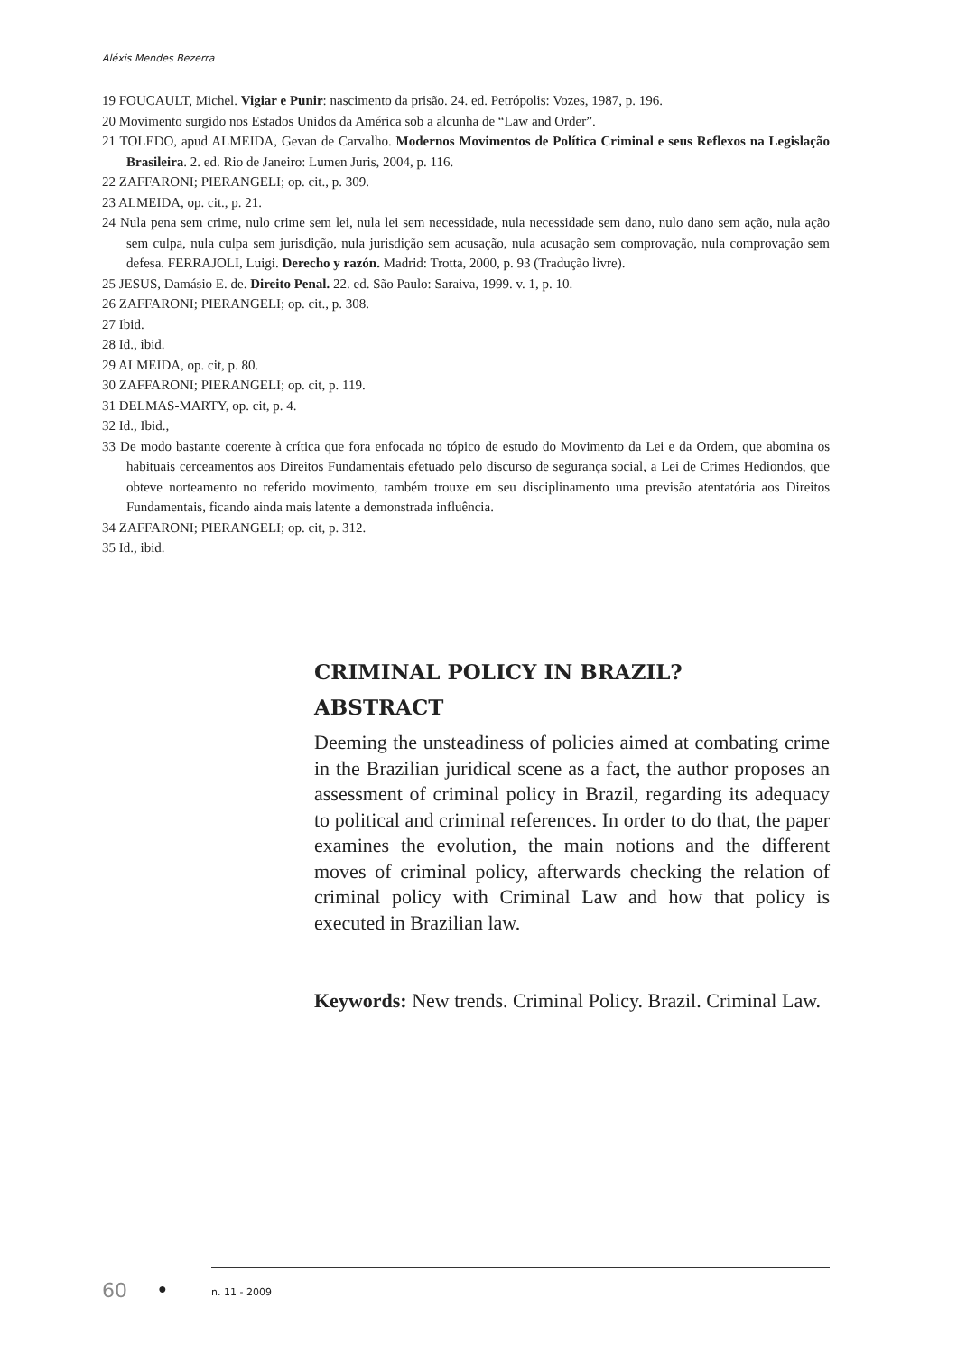Aléxis Mendes Bezerra
19 FOUCAULT, Michel. Vigiar e Punir: nascimento da prisão. 24. ed. Petrópolis: Vozes, 1987, p. 196.
20 Movimento surgido nos Estados Unidos da América sob a alcunha de “Law and Order”.
21 TOLEDO, apud ALMEIDA, Gevan de Carvalho. Modernos Movimentos de Política Criminal e seus Reflexos na Legislação Brasileira. 2. ed. Rio de Janeiro: Lumen Juris, 2004, p. 116.
22 ZAFFARONI; PIERANGELI; op. cit., p. 309.
23 ALMEIDA, op. cit., p. 21.
24 Nula pena sem crime, nulo crime sem lei, nula lei sem necessidade, nula necessidade sem dano, nulo dano sem ação, nula ação sem culpa, nula culpa sem jurisdição, nula jurisdição sem acusação, nula acusação sem comprovação, nula comprovação sem defesa. FERRAJOLI, Luigi. Derecho y razón. Madrid: Trotta, 2000, p. 93 (Tradução livre).
25 JESUS, Damásio E. de. Direito Penal. 22. ed. São Paulo: Saraiva, 1999. v. 1, p. 10.
26 ZAFFARONI; PIERANGELI; op. cit., p. 308.
27 Ibid.
28 Id., ibid.
29 ALMEIDA, op. cit, p. 80.
30 ZAFFARONI; PIERANGELI; op. cit, p. 119.
31 DELMAS-MARTY, op. cit, p. 4.
32 Id., Ibid.,
33 De modo bastante coerente à crítica que fora enfocada no tópico de estudo do Movimento da Lei e da Ordem, que abomina os habituais cerceamentos aos Direitos Fundamentais efetuado pelo discurso de segurança social, a Lei de Crimes Hediondos, que obteve norteamento no referido movimento, também trouxe em seu disciplinamento uma previsão atentatória aos Direitos Fundamentais, ficando ainda mais latente a demonstrada influência.
34 ZAFFARONI; PIERANGELI; op. cit, p. 312.
35 Id., ibid.
CRIMINAL POLICY IN BRAZIL?
ABSTRACT
Deeming the unsteadiness of policies aimed at combating crime in the Brazilian juridical scene as a fact, the author proposes an assessment of criminal policy in Brazil, regarding its adequacy to political and criminal references. In order to do that, the paper examines the evolution, the main notions and the different moves of criminal policy, afterwards checking the relation of criminal policy with Criminal Law and how that policy is executed in Brazilian law.
Keywords: New trends. Criminal Policy. Brazil. Criminal Law.
60 ● n. 11 - 2009